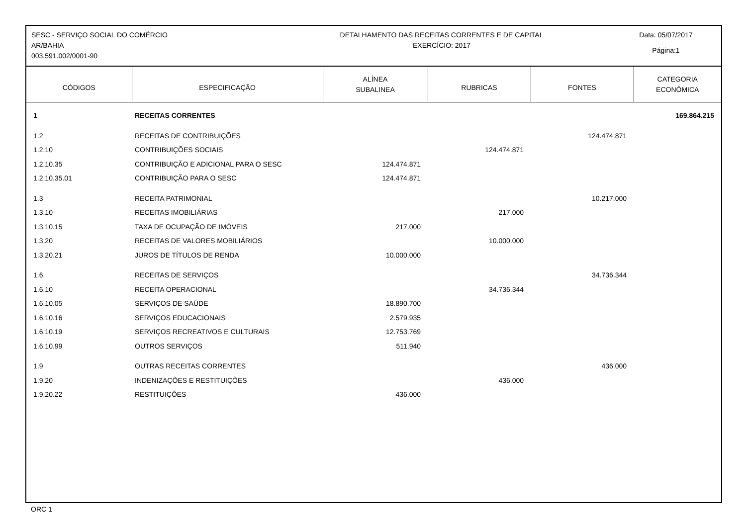SESC - SERVIÇO SOCIAL DO COMÉRCIO
AR/BAHIA
003.591.002/0001-90
DETALHAMENTO DAS RECEITAS CORRENTES E DE CAPITAL
EXERCÍCIO: 2017
Data: 05/07/2017
Página:1
| CÓDIGOS | ESPECIFICAÇÃO | ALÍNEA SUBALINEA | RUBRICAS | FONTES | CATEGORIA ECONÔMICA |
| --- | --- | --- | --- | --- | --- |
| 1 | RECEITAS CORRENTES | | | | 169.864.215 |
| 1.2 | RECEITAS DE CONTRIBUIÇÕES | | | 124.474.871 | |
| 1.2.10 | CONTRIBUIÇÕES SOCIAIS | | 124.474.871 | | |
| 1.2.10.35 | CONTRIBUIÇÃO E ADICIONAL PARA O SESC | 124.474.871 | | | |
| 1.2.10.35.01 | CONTRIBUIÇÃO PARA O SESC | 124.474.871 | | | |
| 1.3 | RECEITA PATRIMONIAL | | | 10.217.000 | |
| 1.3.10 | RECEITAS IMOBILIÁRIAS | | 217.000 | | |
| 1.3.10.15 | TAXA DE OCUPAÇÃO DE IMÓVEIS | 217.000 | | | |
| 1.3.20 | RECEITAS DE VALORES MOBILIÁRIOS | | 10.000.000 | | |
| 1.3.20.21 | JUROS DE TÍTULOS DE RENDA | 10.000.000 | | | |
| 1.6 | RECEITAS DE SERVIÇOS | | | 34.736.344 | |
| 1.6.10 | RECEITA OPERACIONAL | | 34.736.344 | | |
| 1.6.10.05 | SERVIÇOS DE SAÚDE | 18.890.700 | | | |
| 1.6.10.16 | SERVIÇOS EDUCACIONAIS | 2.579.935 | | | |
| 1.6.10.19 | SERVIÇOS RECREATIVOS E CULTURAIS | 12.753.769 | | | |
| 1.6.10.99 | OUTROS SERVIÇOS | 511.940 | | | |
| 1.9 | OUTRAS RECEITAS CORRENTES | | | 436.000 | |
| 1.9.20 | INDENIZAÇÕES E RESTITUIÇÕES | | 436.000 | | |
| 1.9.20.22 | RESTITUIÇÕES | 436.000 | | | |
ORC 1